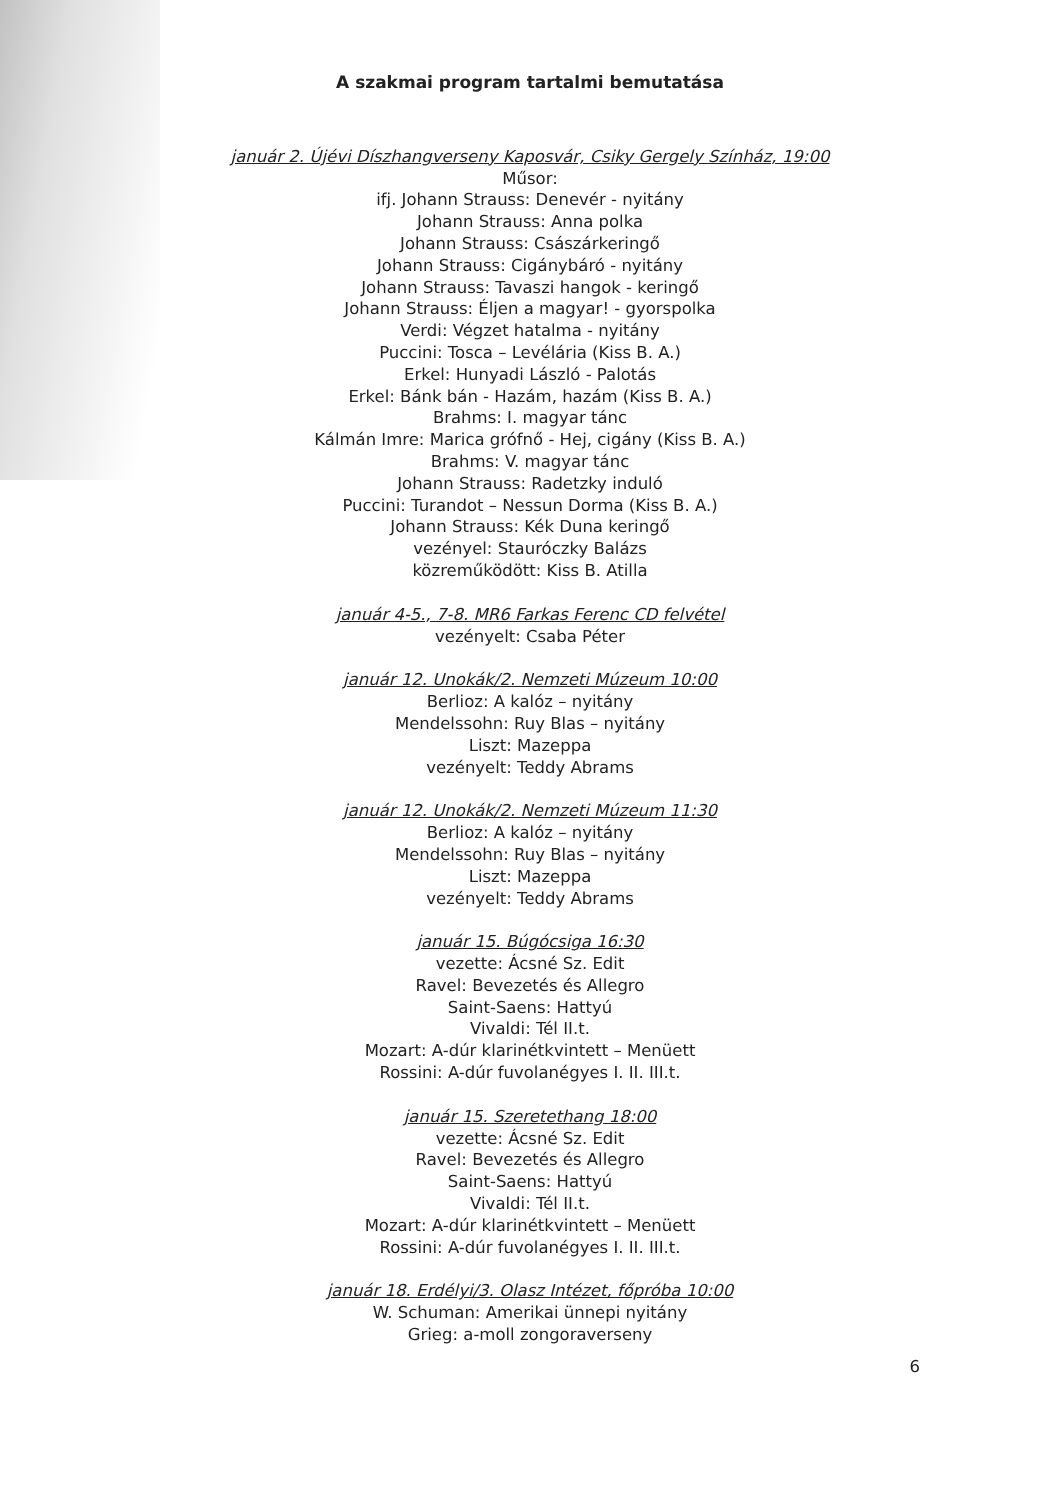A szakmai program tartalmi bemutatása
január 2. Újévi Díszhangverseny Kaposvár, Csiky Gergely Színház, 19:00
Műsor:
ifj. Johann Strauss: Denevér - nyitány
Johann Strauss: Anna polka
Johann Strauss: Császárkeringő
Johann Strauss: Cigánybáró - nyitány
Johann Strauss: Tavaszi hangok - keringő
Johann Strauss: Éljen a magyar! - gyorspolka
Verdi: Végzet hatalma - nyitány
Puccini: Tosca – Levélária (Kiss B. A.)
Erkel: Hunyadi László - Palotás
Erkel: Bánk bán - Hazám, hazám (Kiss B. A.)
Brahms: I. magyar tánc
Kálmán Imre: Marica grófnő - Hej, cigány (Kiss B. A.)
Brahms: V. magyar tánc
Johann Strauss: Radetzky induló
Puccini: Turandot – Nessun Dorma (Kiss B. A.)
Johann Strauss: Kék Duna keringő
vezényel: Stauróczky Balázs
közreműködött: Kiss B. Atilla
január 4-5., 7-8. MR6 Farkas Ferenc CD felvétel
vezényelt: Csaba Péter
január 12. Unokák/2. Nemzeti Múzeum 10:00
Berlioz: A kalóz – nyitány
Mendelssohn: Ruy Blas – nyitány
Liszt: Mazeppa
vezényelt: Teddy Abrams
január 12. Unokák/2. Nemzeti Múzeum 11:30
Berlioz: A kalóz – nyitány
Mendelssohn: Ruy Blas – nyitány
Liszt: Mazeppa
vezényelt: Teddy Abrams
január 15. Búgócsiga 16:30
vezette: Ácsné Sz. Edit
Ravel: Bevezetés és Allegro
Saint-Saens: Hattyú
Vivaldi: Tél II.t.
Mozart: A-dúr klarinétkvintett – Menüett
Rossini: A-dúr fuvolanégyes I. II. III.t.
január 15. Szeretethang 18:00
vezette: Ácsné Sz. Edit
Ravel: Bevezetés és Allegro
Saint-Saens: Hattyú
Vivaldi: Tél II.t.
Mozart: A-dúr klarinétkvintett – Menüett
Rossini: A-dúr fuvolanégyes I. II. III.t.
január 18. Erdélyi/3. Olasz Intézet, főpróba 10:00
W. Schuman: Amerikai ünnepi nyitány
Grieg: a-moll zongoraverseny
6